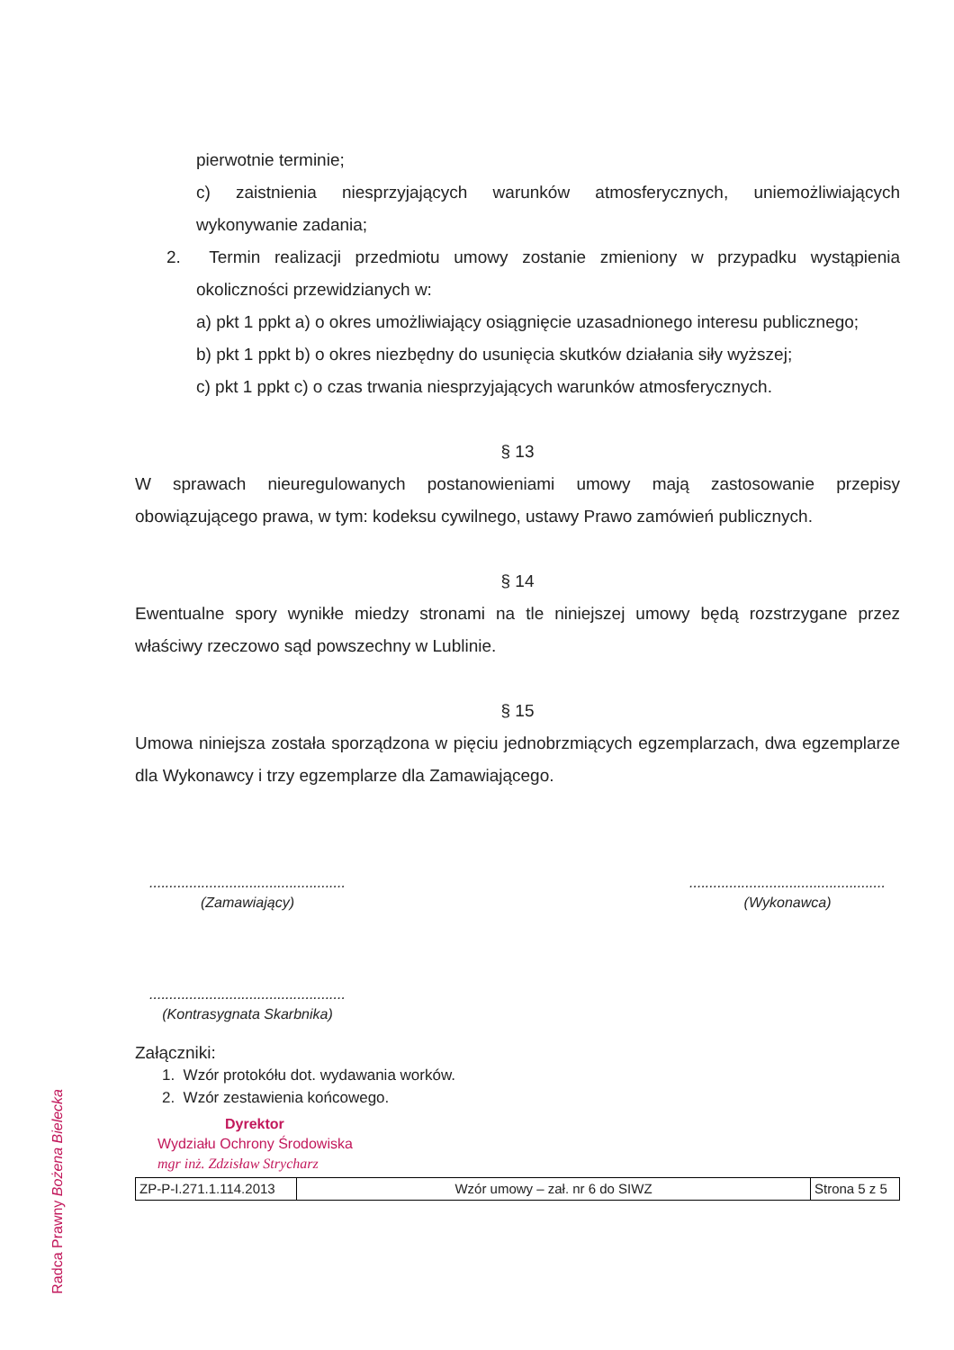Radca Prawny Bożena Bielecka
pierwotnie terminie;
c) zaistnienia niesprzyjających warunków atmosferycznych, uniemożliwiających wykonywanie zadania;
2. Termin realizacji przedmiotu umowy zostanie zmieniony w przypadku wystąpienia okoliczności przewidzianych w:
a) pkt 1 ppkt a) o okres umożliwiający osiągnięcie uzasadnionego interesu publicznego;
b) pkt 1 ppkt b) o okres niezbędny do usunięcia skutków działania siły wyższej;
c) pkt 1 ppkt c) o czas trwania niesprzyjających warunków atmosferycznych.
§ 13
W sprawach nieuregulowanych postanowieniami umowy mają zastosowanie przepisy obowiązującego prawa, w tym: kodeksu cywilnego, ustawy Prawo zamówień publicznych.
§ 14
Ewentualne spory wynikłe miedzy stronami na tle niniejszej umowy będą rozstrzygane przez właściwy rzeczowo sąd powszechny w Lublinie.
§ 15
Umowa niniejsza została sporządzona w pięciu jednobrzmiących egzemplarzach, dwa egzemplarze dla Wykonawcy i trzy egzemplarze dla Zamawiającego.
.................................................
(Zamawiający)
.................................................
(Wykonawca)
.................................................
(Kontrasygnata Skarbnika)
Załączniki:
1. Wzór protokółu dot. wydawania worków.
2. Wzór zestawienia końcowego.
Dyrektor
Wydziału Ochrony Środowiska
mgr inż. Zdzisław Strycharz
| ZP-P-I.271.1.114.2013 | Wzór umowy – zał. nr 6 do SIWZ | Strona 5 z 5 |